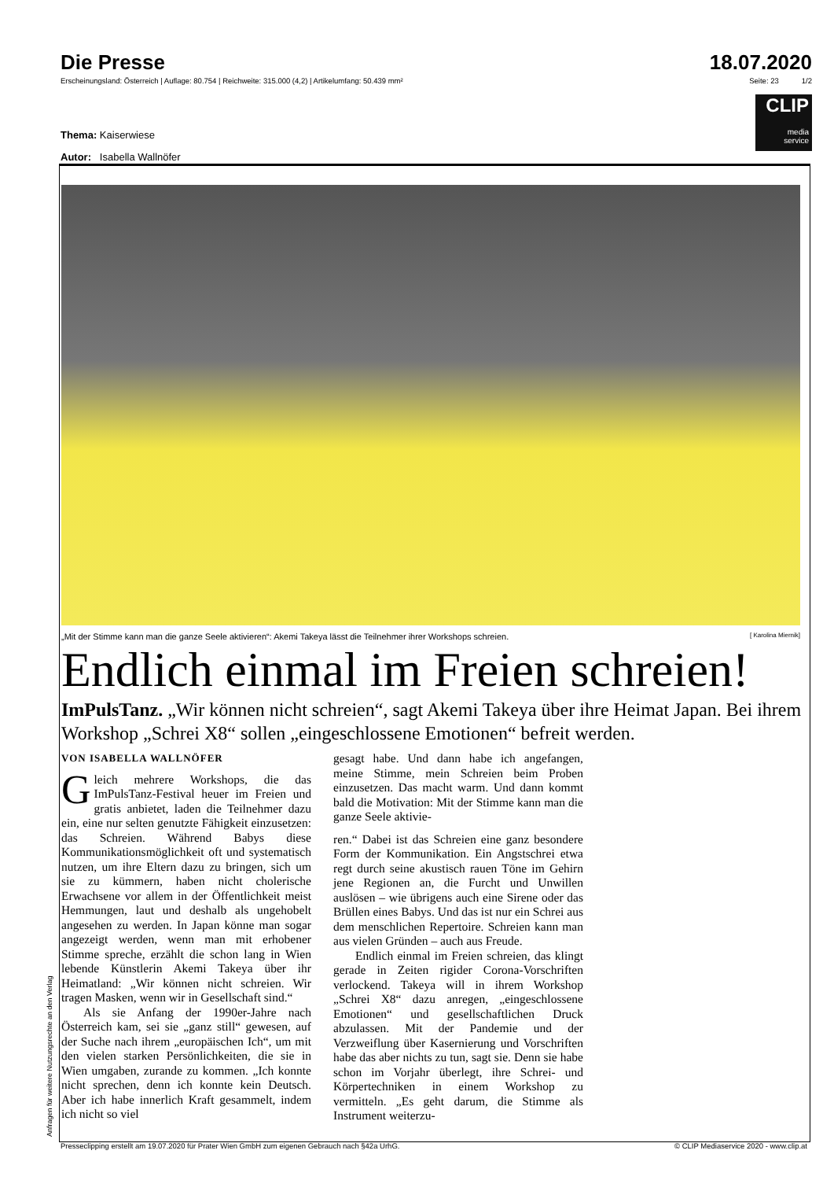Die Presse 18.07.2020
Erscheinungsland: Österreich | Auflage: 80.754 | Reichweite: 315.000 (4,2) | Artikelumfang: 50.439 mm² Seite: 23 1/2
CLIP
media
service
Thema: Kaiserwiese
Autor: Isabella Wallnöfer
„Mit der Stimme kann man die ganze Seele aktivieren“: Akemi Takeya lässt die Teilnehmer ihrer Workshops schreien. [ Karolina Miernik]
Endlich einmal im Freien schreien!
ImPulsTanz. „Wir können nicht schreien“, sagt Akemi Takeya über ihre Heimat Japan. Bei ihrem Workshop „Schrei X8“ sollen „eingeschlossene Emotionen“ befreit werden.
VON ISABELLA WALLNÖFER
Gleich mehrere Workshops, die das ImPulsTanz-Festival heuer im Freien und gratis anbietet, laden die Teilnehmer dazu ein, eine nur selten genutzte Fähigkeit einzusetzen: das Schreien. Während Babys diese Kommunikationsmöglichkeit oft und systematisch nutzen, um ihre Eltern dazu zu bringen, sich um sie zu kümmern, haben nicht cholerische Erwachsene vor allem in der Öffentlichkeit meist Hemmungen, laut und deshalb als ungehobelt angesehen zu werden. In Japan könne man sogar angezeigt werden, wenn man mit erhobener Stimme spreche, erzählt die schon lang in Wien lebende Künstlerin Akemi Takeya über ihr Heimatland: „Wir können nicht schreien. Wir tragen Masken, wenn wir in Gesellschaft sind.“
Als sie Anfang der 1990er-Jahre nach Österreich kam, sei sie „ganz still“ gewesen, auf der Suche nach ihrem „europäischen Ich“, um mit den vielen starken Persönlichkeiten, die sie in Wien umgaben, zurande zu kommen. „Ich konnte nicht sprechen, denn ich konnte kein Deutsch. Aber ich habe innerlich Kraft gesammelt, indem ich nicht so viel
gesagt habe. Und dann habe ich angefangen, meine Stimme, mein Schreien beim Proben einzusetzen. Das macht warm. Und dann kommt bald die Motivation: Mit der Stimme kann man die ganze Seele aktivie-
ren.“ Dabei ist das Schreien eine ganz besondere Form der Kommunikation. Ein Angstschrei etwa regt durch seine akustisch rauen Töne im Gehirn jene Regionen an, die Furcht und Unwillen auslösen – wie übrigens auch eine Sirene oder das Brüllen eines Babys. Und das ist nur ein Schrei aus dem menschlichen Repertoire. Schreien kann man aus vielen Gründen – auch aus Freude.
Endlich einmal im Freien schreien, das klingt gerade in Zeiten rigider Corona-Vorschriften verlockend. Takeya will in ihrem Workshop „Schrei X8“ dazu anregen, „eingeschlossene Emotionen“ und gesellschaftlichen Druck abzulassen. Mit der Pandemie und der Verzweiflung über Kasernierung und Vorschriften habe das aber nichts zu tun, sagt sie. Denn sie habe schon im Vorjahr überlegt, ihre Schrei- und Körpertechniken in einem Workshop zu vermitteln. „Es geht darum, die Stimme als Instrument weiterzu-
Presseclipping erstellt am 19.07.2020 für Prater Wien GmbH zum eigenen Gebrauch nach §42a UrhG. © CLIP Mediaservice 2020 - www.clip.at
Anfragen für weitere Nutzungsrechte an den Verlag